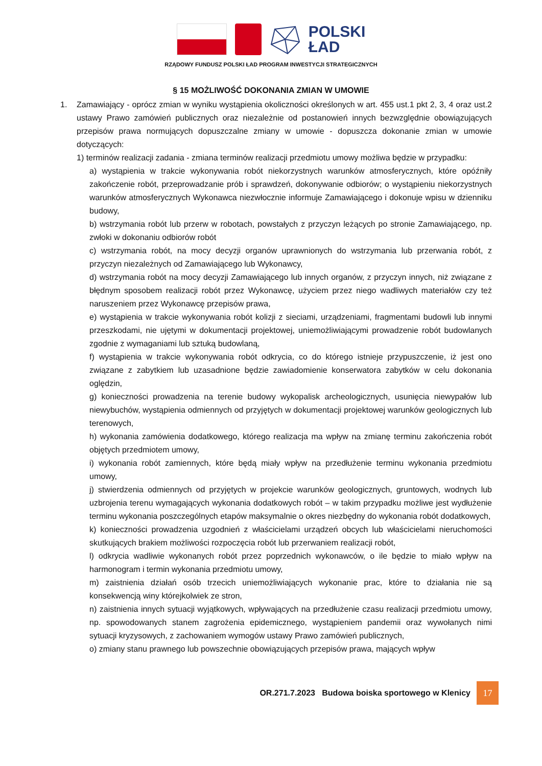POLSKI
ŁAD
RZĄDOWY FUNDUSZ POLSKI ŁAD PROGRAM INWESTYCJI STRATEGICZNYCH
§ 15 MOŻLIWOŚĆ DOKONANIA ZMIAN W UMOWIE
1. Zamawiający - oprócz zmian w wyniku wystąpienia okoliczności określonych w art. 455 ust.1 pkt 2, 3, 4 oraz ust.2 ustawy Prawo zamówień publicznych oraz niezależnie od postanowień innych bezwzględnie obowiązujących przepisów prawa normujących dopuszczalne zmiany w umowie - dopuszcza dokonanie zmian w umowie dotyczących:
1) terminów realizacji zadania - zmiana terminów realizacji przedmiotu umowy możliwa będzie w przypadku:
a) wystąpienia w trakcie wykonywania robót niekorzystnych warunków atmosferycznych, które opóźniły zakończenie robót, przeprowadzanie prób i sprawdzeń, dokonywanie odbiorów; o wystąpieniu niekorzystnych warunków atmosferycznych Wykonawca niezwłocznie informuje Zamawiającego i dokonuje wpisu w dzienniku budowy,
b) wstrzymania robót lub przerw w robotach, powstałych z przyczyn leżących po stronie Zamawiającego, np. zwłoki w dokonaniu odbiorów robót
c) wstrzymania robót, na mocy decyzji organów uprawnionych do wstrzymania lub przerwania robót, z przyczyn niezależnych od Zamawiającego lub Wykonawcy,
d) wstrzymania robót na mocy decyzji Zamawiającego lub innych organów, z przyczyn innych, niż związane z błędnym sposobem realizacji robót przez Wykonawcę, użyciem przez niego wadliwych materiałów czy też naruszeniem przez Wykonawcę przepisów prawa,
e) wystąpienia w trakcie wykonywania robót kolizji z sieciami, urządzeniami, fragmentami budowli lub innymi przeszkodami, nie ujętymi w dokumentacji projektowej, uniemożliwiającymi prowadzenie robót budowlanych zgodnie z wymaganiami lub sztuką budowlaną,
f) wystąpienia w trakcie wykonywania robót odkrycia, co do którego istnieje przypuszczenie, iż jest ono związane z zabytkiem lub uzasadnione będzie zawiadomienie konserwatora zabytków w celu dokonania oględzin,
g) konieczności prowadzenia na terenie budowy wykopalisk archeologicznych, usunięcia niewypałów lub niewybuchów, wystąpienia odmiennych od przyjętych w dokumentacji projektowej warunków geologicznych lub terenowych,
h) wykonania zamówienia dodatkowego, którego realizacja ma wpływ na zmianę terminu zakończenia robót objętych przedmiotem umowy,
i) wykonania robót zamiennych, które będą miały wpływ na przedłużenie terminu wykonania przedmiotu umowy,
j) stwierdzenia odmiennych od przyjętych w projekcie warunków geologicznych, gruntowych, wodnych lub uzbrojenia terenu wymagających wykonania dodatkowych robót – w takim przypadku możliwe jest wydłużenie terminu wykonania poszczególnych etapów maksymalnie o okres niezbędny do wykonania robót dodatkowych,
k) konieczności prowadzenia uzgodnień z właścicielami urządzeń obcych lub właścicielami nieruchomości skutkujących brakiem możliwości rozpoczęcia robót lub przerwaniem realizacji robót,
l) odkrycia wadliwie wykonanych robót przez poprzednich wykonawców, o ile będzie to miało wpływ na harmonogram i termin wykonania przedmiotu umowy,
m) zaistnienia działań osób trzecich uniemożliwiających wykonanie prac, które to działania nie są konsekwencją winy którejkolwiek ze stron,
n) zaistnienia innych sytuacji wyjątkowych, wpływających na przedłużenie czasu realizacji przedmiotu umowy, np. spowodowanych stanem zagrożenia epidemicznego, wystąpieniem pandemii oraz wywołanych nimi sytuacji kryzysowych, z zachowaniem wymogów ustawy Prawo zamówień publicznych,
o) zmiany stanu prawnego lub powszechnie obowiązujących przepisów prawa, mających wpływ
OR.271.7.2023 Budowa boiska sportowego w Klenicy
17